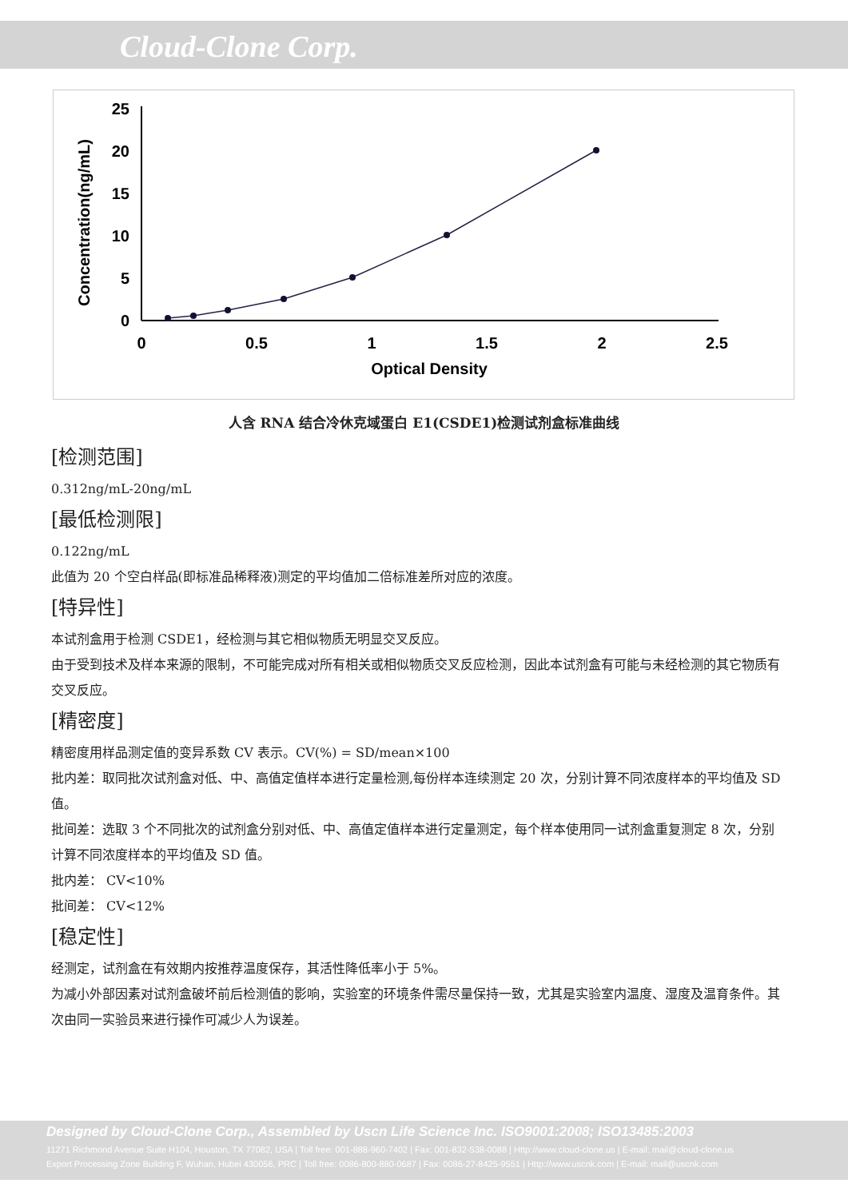Cloud-Clone Corp.
Concentration(ng/mL)
0
5
10
15
20
25
0
0.5
1
1.5
2
2.5
Optical Density
人含 RNA 结合冷休克域蛋白 E1(CSDE1)检测试剂盒标准曲线
[检测范围]
0.312ng/mL-20ng/mL
[最低检测限]
0.122ng/mL
此值为 20 个空白样品(即标准品稀释液)测定的平均值加二倍标准差所对应的浓度。
[特异性]
本试剂盒用于检测 CSDE1，经检测与其它相似物质无明显交叉反应。
由于受到技术及样本来源的限制，不可能完成对所有相关或相似物质交叉反应检测，因此本试剂盒有可能与未经检测的其它物质有交叉反应。
[精密度]
精密度用样品测定值的变异系数 CV 表示。CV(%) = SD/mean×100
批内差：取同批次试剂盒对低、中、高值定值样本进行定量检测,每份样本连续测定 20 次，分别计算不同浓度样本的平均值及 SD 值。
批间差：选取 3 个不同批次的试剂盒分别对低、中、高值定值样本进行定量测定，每个样本使用同一试剂盒重复测定 8 次，分别计算不同浓度样本的平均值及 SD 值。
批内差： CV<10%
批间差： CV<12%
[稳定性]
经测定，试剂盒在有效期内按推荐温度保存，其活性降低率小于 5%。
为减小外部因素对试剂盒破坏前后检测值的影响，实验室的环境条件需尽量保持一致，尤其是实验室内温度、湿度及温育条件。其次由同一实验员来进行操作可减少人为误差。
Designed by Cloud-Clone Corp., Assembled by Uscn Life Science Inc. ISO9001:2008; ISO13485:2003
11271 Richmond Avenue Suite H104, Houston, TX 77082, USA | Toll free: 001-888-960-7402 | Fax: 001-832-538-0088 | Http://www.cloud-clone.us | E-mail: mail@cloud-clone.us
Export Processing Zone Building F, Wuhan, Hubei 430056, PRC | Toll free: 0086-800-880-0687 | Fax: 0086-27-8425-9551 | Http://www.uscnk.com | E-mail: mail@uscnk.com